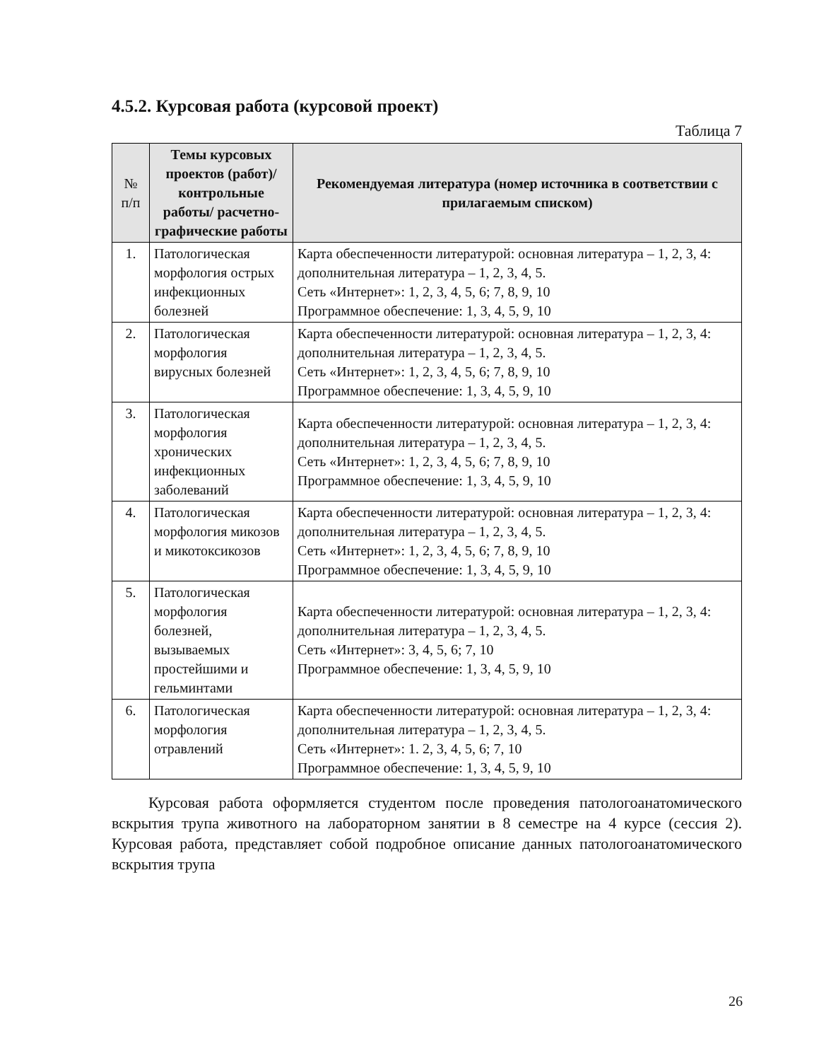4.5.2. Курсовая работа (курсовой проект)
Таблица 7
| № п/п | Темы курсовых проектов (работ)/контрольные работы/ расчетно-графические работы | Рекомендуемая литература (номер источника в соответствии с прилагаемым списком) |
| --- | --- | --- |
| 1. | Патологическая морфология острых инфекционных болезней | Карта обеспеченности литературой: основная литература – 1, 2, 3, 4: дополнительная литература – 1, 2, 3, 4, 5. Сеть «Интернет»: 1, 2, 3, 4, 5, 6; 7, 8, 9, 10 Программное обеспечение: 1, 3, 4, 5, 9, 10 |
| 2. | Патологическая морфология вирусных болезней | Карта обеспеченности литературой: основная литература – 1, 2, 3, 4: дополнительная литература – 1, 2, 3, 4, 5. Сеть «Интернет»: 1, 2, 3, 4, 5, 6; 7, 8, 9, 10 Программное обеспечение: 1, 3, 4, 5, 9, 10 |
| 3. | Патологическая морфология хронических инфекционных заболеваний | Карта обеспеченности литературой: основная литература – 1, 2, 3, 4: дополнительная литература – 1, 2, 3, 4, 5. Сеть «Интернет»: 1, 2, 3, 4, 5, 6; 7, 8, 9, 10 Программное обеспечение: 1, 3, 4, 5, 9, 10 |
| 4. | Патологическая морфология микозов и микотоксикозов | Карта обеспеченности литературой: основная литература – 1, 2, 3, 4: дополнительная литература – 1, 2, 3, 4, 5. Сеть «Интернет»: 1, 2, 3, 4, 5, 6; 7, 8, 9, 10 Программное обеспечение: 1, 3, 4, 5, 9, 10 |
| 5. | Патологическая морфология болезней, вызываемых простейшими и гельминтами | Карта обеспеченности литературой: основная литература – 1, 2, 3, 4: дополнительная литература – 1, 2, 3, 4, 5. Сеть «Интернет»: 3, 4, 5, 6; 7, 10 Программное обеспечение: 1, 3, 4, 5, 9, 10 |
| 6. | Патологическая морфология отравлений | Карта обеспеченности литературой: основная литература – 1, 2, 3, 4: дополнительная литература – 1, 2, 3, 4, 5. Сеть «Интернет»: 1. 2, 3, 4, 5, 6; 7, 10 Программное обеспечение: 1, 3, 4, 5, 9, 10 |
Курсовая работа оформляется студентом после проведения патологоанатомического вскрытия трупа животного на лабораторном занятии в 8 семестре на 4 курсе (сессия 2). Курсовая работа, представляет собой подробное описание данных патологоанатомического вскрытия трупа
26